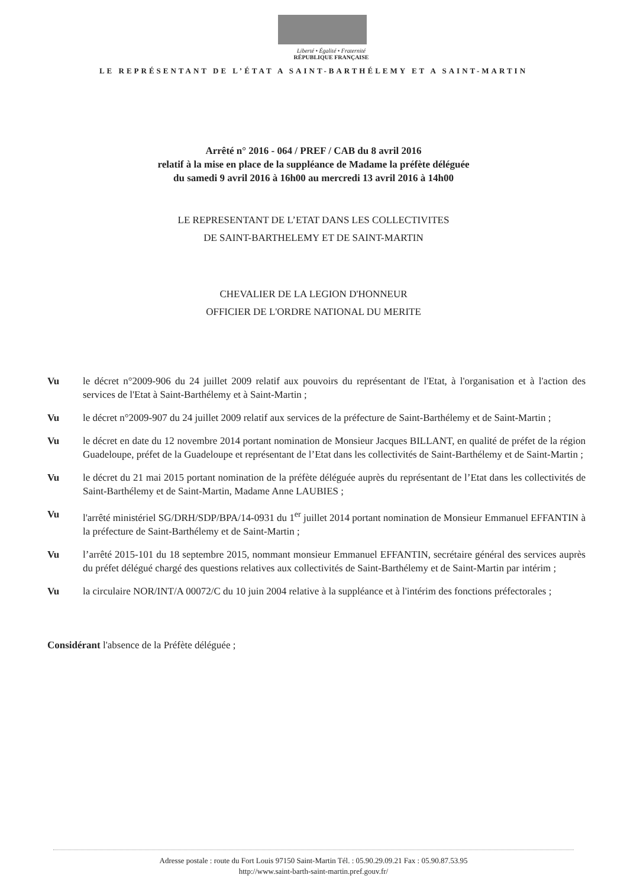Liberté • Égalité • Fraternité
RÉPUBLIQUE FRANÇAISE
LE REPRÉSENTANT DE L’ÉTAT A SAINT-BARTHÉLEMY ET A SAINT-MARTIN
Arrêté n° 2016 - 064 / PREF / CAB du 8 avril 2016
relatif à la mise en place de la suppléance de Madame la préfète déléguée
du samedi 9 avril 2016 à 16h00 au mercredi 13 avril 2016 à 14h00
LE REPRESENTANT DE L’ETAT DANS LES COLLECTIVITES
DE SAINT-BARTHELEMY ET DE SAINT-MARTIN
CHEVALIER DE LA LEGION D'HONNEUR
OFFICIER DE L'ORDRE NATIONAL DU MERITE
Vu le décret n°2009-906 du 24 juillet 2009 relatif aux pouvoirs du représentant de l'Etat, à l'organisation et à l'action des services de l'Etat à Saint-Barthélemy et à Saint-Martin ;
Vu le décret n°2009-907 du 24 juillet 2009 relatif aux services de la préfecture de Saint-Barthélemy et de Saint-Martin ;
Vu le décret en date du 12 novembre 2014 portant nomination de Monsieur Jacques BILLANT, en qualité de préfet de la région Guadeloupe, préfet de la Guadeloupe et représentant de l’Etat dans les collectivités de Saint-Barthélemy et de Saint-Martin ;
Vu le décret du 21 mai 2015 portant nomination de la préfète déléguée auprès du représentant de l’Etat dans les collectivités de Saint-Barthélemy et de Saint-Martin, Madame Anne LAUBIES ;
Vu l'arrêté ministériel SG/DRH/SDP/BPA/14-0931 du 1<sup>er</sup> juillet 2014 portant nomination de Monsieur Emmanuel EFFANTIN à la préfecture de Saint-Barthélemy et de Saint-Martin ;
Vu l’arrêté 2015-101 du 18 septembre 2015, nommant monsieur Emmanuel EFFANTIN, secrétaire général des services auprès du préfet délégué chargé des questions relatives aux collectivités de Saint-Barthélemy et de Saint-Martin par intérim ;
Vu la circulaire NOR/INT/A 00072/C du 10 juin 2004 relative à la suppléance et à l'intérim des fonctions préfectorales ;
Considérant l'absence de la Préfète déléguée ;
Adresse postale : route du Fort Louis 97150 Saint-Martin Tél. : 05.90.29.09.21 Fax : 05.90.87.53.95
http://www.saint-barth-saint-martin.pref.gouv.fr/